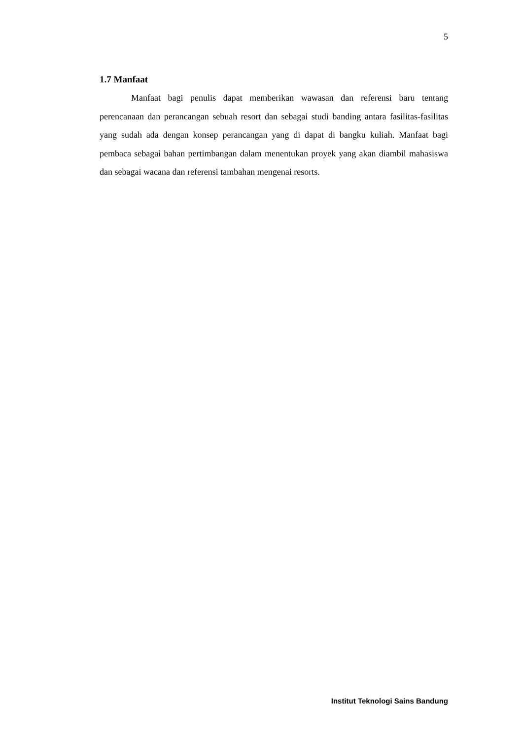5
1.7 Manfaat
Manfaat bagi penulis dapat memberikan wawasan dan referensi baru tentang perencanaan dan perancangan sebuah resort dan sebagai studi banding antara fasilitas-fasilitas yang sudah ada dengan konsep perancangan yang di dapat di bangku kuliah. Manfaat bagi pembaca sebagai bahan pertimbangan dalam menentukan proyek yang akan diambil mahasiswa dan sebagai wacana dan referensi tambahan mengenai resorts.
Institut Teknologi Sains Bandung